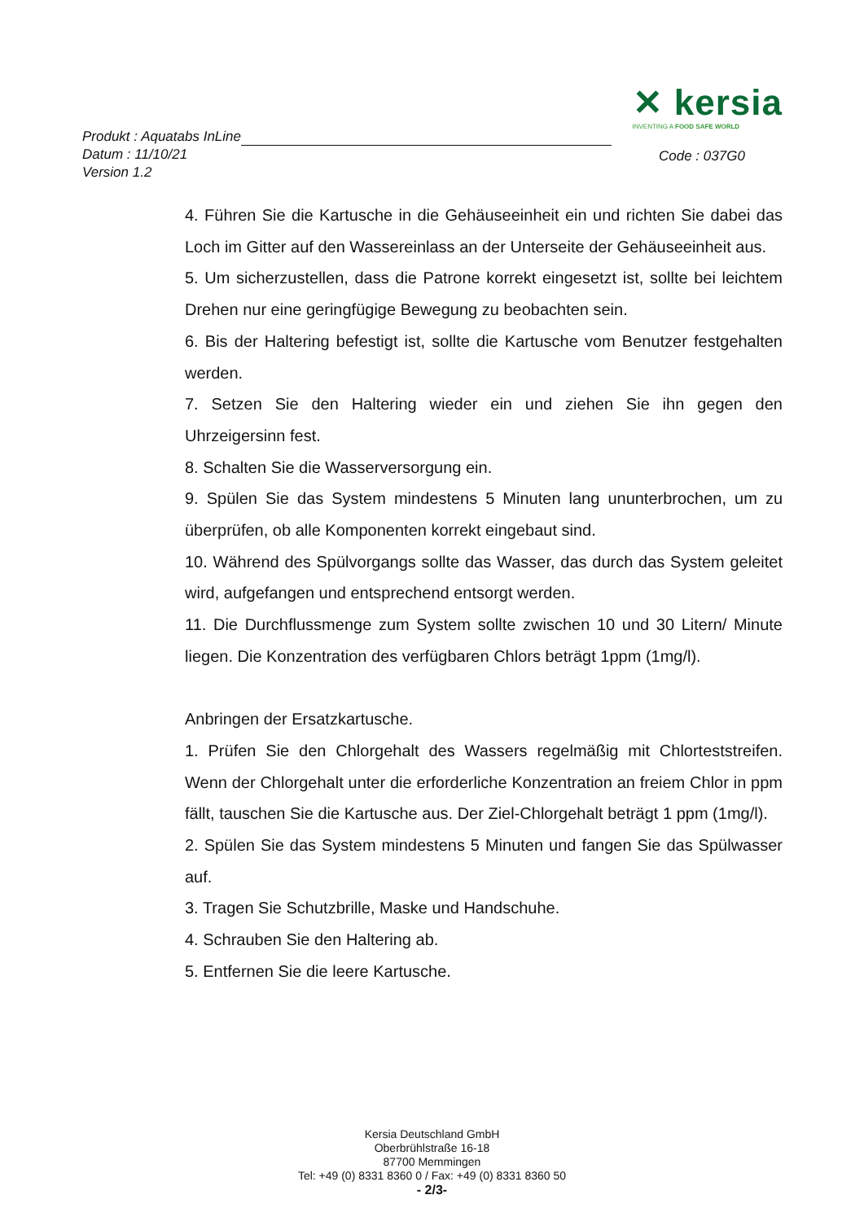✕ kersia
INVENTING A FOOD SAFE WORLD
Produkt : Aquatabs InLine
Datum : 11/10/21
Version 1.2
Code : 037G0
4. Führen Sie die Kartusche in die Gehäuseeinheit ein und richten Sie dabei das Loch im Gitter auf den Wassereinlass an der Unterseite der Gehäuseeinheit aus.
5. Um sicherzustellen, dass die Patrone korrekt eingesetzt ist, sollte bei leichtem Drehen nur eine geringfügige Bewegung zu beobachten sein.
6. Bis der Haltering befestigt ist, sollte die Kartusche vom Benutzer festgehalten werden.
7. Setzen Sie den Haltering wieder ein und ziehen Sie ihn gegen den Uhrzeigersinn fest.
8. Schalten Sie die Wasserversorgung ein.
9. Spülen Sie das System mindestens 5 Minuten lang ununterbrochen, um zu überprüfen, ob alle Komponenten korrekt eingebaut sind.
10. Während des Spülvorgangs sollte das Wasser, das durch das System geleitet wird, aufgefangen und entsprechend entsorgt werden.
11. Die Durchflussmenge zum System sollte zwischen 10 und 30 Litern/ Minute liegen. Die Konzentration des verfügbaren Chlors beträgt 1ppm (1mg/l).
Anbringen der Ersatzkartusche.
1. Prüfen Sie den Chlorgehalt des Wassers regelmäßig mit Chlorteststreifen. Wenn der Chlorgehalt unter die erforderliche Konzentration an freiem Chlor in ppm fällt, tauschen Sie die Kartusche aus. Der Ziel-Chlorgehalt beträgt 1 ppm (1mg/l).
2. Spülen Sie das System mindestens 5 Minuten und fangen Sie das Spülwasser auf.
3. Tragen Sie Schutzbrille, Maske und Handschuhe.
4. Schrauben Sie den Haltering ab.
5. Entfernen Sie die leere Kartusche.
Kersia Deutschland GmbH
Oberbrühlstraße 16-18
87700 Memmingen
Tel: +49 (0) 8331 8360 0 / Fax: +49 (0) 8331 8360 50
- 2/3-